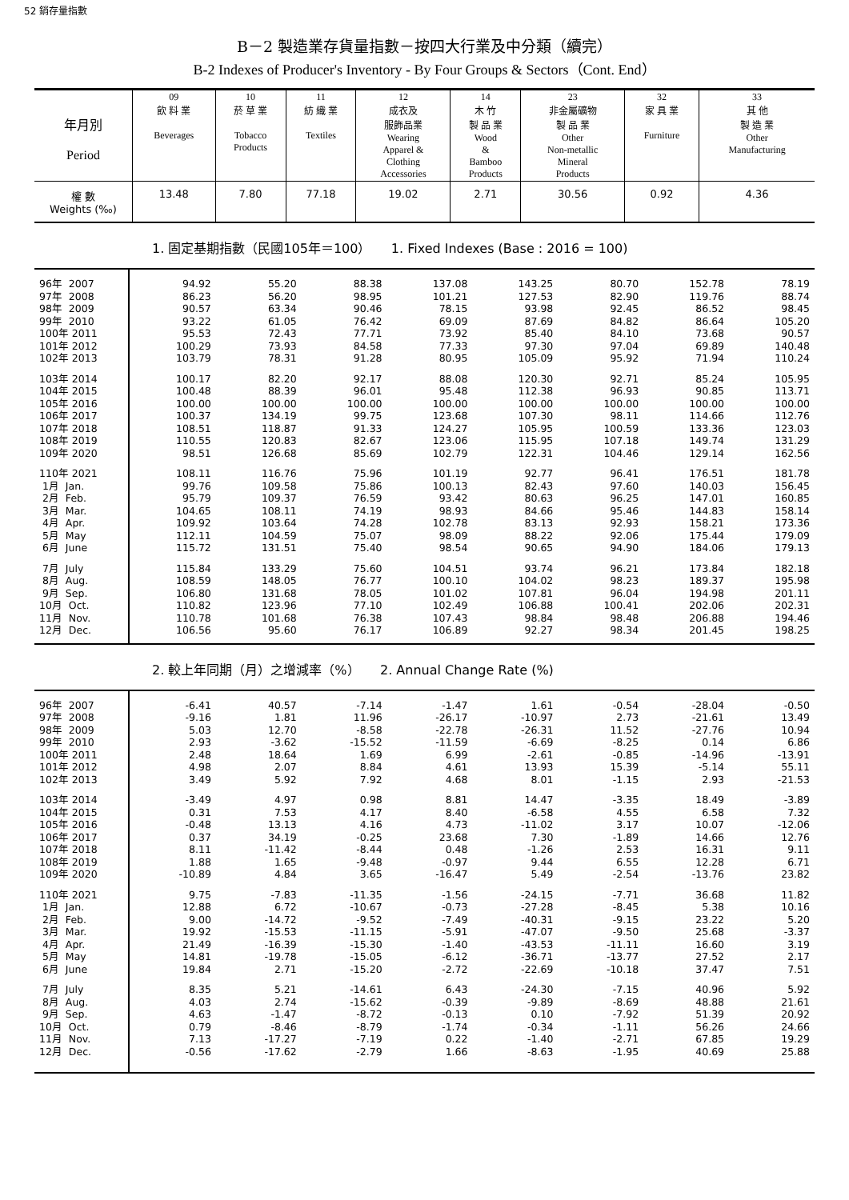52 銷存量指數
B－2 製造業存貨量指數－按四大行業及中分類（續完）
B-2 Indexes of Producer's Inventory - By Four Groups & Sectors（Cont. End）
| 年月別 Period | 09 飲 料 業 Beverages | 10 菸 草 業 Tobacco Products | 11 紡 織 業 Textiles | 12 成衣及 服飾品業 Wearing Apparel & Clothing Accessories | 14 木 竹 製 品 業 Wood & Bamboo Products | 23 非金屬礦物 製 品 業 Other Non-metallic Mineral Products | 32 家 具 業 Furniture | 33 其 他 製 造 業 Other Manufacturing |
| 權 數 Weights (‰) | 13.48 | 7.80 | 77.18 | 19.02 | 2.71 | 30.56 | 0.92 | 4.36 |
1. 固定基期指數（民國105年＝100） 1. Fixed Indexes (Base : 2016 = 100)
| 96年 2007 | 94.92 | 55.20 | 88.38 | 137.08 | 143.25 | 80.70 | 152.78 | 78.19 |
| 97年 2008 | 86.23 | 56.20 | 98.95 | 101.21 | 127.53 | 82.90 | 119.76 | 88.74 |
| 98年 2009 | 90.57 | 63.34 | 90.46 | 78.15 | 93.98 | 92.45 | 86.52 | 98.45 |
| 99年 2010 | 93.22 | 61.05 | 76.42 | 69.09 | 87.69 | 84.82 | 86.64 | 105.20 |
| 100年 2011 | 95.53 | 72.43 | 77.71 | 73.92 | 85.40 | 84.10 | 73.68 | 90.57 |
| 101年 2012 | 100.29 | 73.93 | 84.58 | 77.33 | 97.30 | 97.04 | 69.89 | 140.48 |
| 102年 2013 | 103.79 | 78.31 | 91.28 | 80.95 | 105.09 | 95.92 | 71.94 | 110.24 |
| 103年 2014 | 100.17 | 82.20 | 92.17 | 88.08 | 120.30 | 92.71 | 85.24 | 105.95 |
| 104年 2015 | 100.48 | 88.39 | 96.01 | 95.48 | 112.38 | 96.93 | 90.85 | 113.71 |
| 105年 2016 | 100.00 | 100.00 | 100.00 | 100.00 | 100.00 | 100.00 | 100.00 | 100.00 |
| 106年 2017 | 100.37 | 134.19 | 99.75 | 123.68 | 107.30 | 98.11 | 114.66 | 112.76 |
| 107年 2018 | 108.51 | 118.87 | 91.33 | 124.27 | 105.95 | 100.59 | 133.36 | 123.03 |
| 108年 2019 | 110.55 | 120.83 | 82.67 | 123.06 | 115.95 | 107.18 | 149.74 | 131.29 |
| 109年 2020 | 98.51 | 126.68 | 85.69 | 102.79 | 122.31 | 104.46 | 129.14 | 162.56 |
| 110年 2021 | 108.11 | 116.76 | 75.96 | 101.19 | 92.77 | 96.41 | 176.51 | 181.78 |
| 1月 Jan. | 99.76 | 109.58 | 75.86 | 100.13 | 82.43 | 97.60 | 140.03 | 156.45 |
| 2月 Feb. | 95.79 | 109.37 | 76.59 | 93.42 | 80.63 | 96.25 | 147.01 | 160.85 |
| 3月 Mar. | 104.65 | 108.11 | 74.19 | 98.93 | 84.66 | 95.46 | 144.83 | 158.14 |
| 4月 Apr. | 109.92 | 103.64 | 74.28 | 102.78 | 83.13 | 92.93 | 158.21 | 173.36 |
| 5月 May | 112.11 | 104.59 | 75.07 | 98.09 | 88.22 | 92.06 | 175.44 | 179.09 |
| 6月 June | 115.72 | 131.51 | 75.40 | 98.54 | 90.65 | 94.90 | 184.06 | 179.13 |
| 7月 July | 115.84 | 133.29 | 75.60 | 104.51 | 93.74 | 96.21 | 173.84 | 182.18 |
| 8月 Aug. | 108.59 | 148.05 | 76.77 | 100.10 | 104.02 | 98.23 | 189.37 | 195.98 |
| 9月 Sep. | 106.80 | 131.68 | 78.05 | 101.02 | 107.81 | 96.04 | 194.98 | 201.11 |
| 10月 Oct. | 110.82 | 123.96 | 77.10 | 102.49 | 106.88 | 100.41 | 202.06 | 202.31 |
| 11月 Nov. | 110.78 | 101.68 | 76.38 | 107.43 | 98.84 | 98.48 | 206.88 | 194.46 |
| 12月 Dec. | 106.56 | 95.60 | 76.17 | 106.89 | 92.27 | 98.34 | 201.45 | 198.25 |
2. 較上年同期（月）之增減率（%） 2. Annual Change Rate (%)
| 96年 2007 | -6.41 | 40.57 | -7.14 | -1.47 | 1.61 | -0.54 | -28.04 | -0.50 |
| 97年 2008 | -9.16 | 1.81 | 11.96 | -26.17 | -10.97 | 2.73 | -21.61 | 13.49 |
| 98年 2009 | 5.03 | 12.70 | -8.58 | -22.78 | -26.31 | 11.52 | -27.76 | 10.94 |
| 99年 2010 | 2.93 | -3.62 | -15.52 | -11.59 | -6.69 | -8.25 | 0.14 | 6.86 |
| 100年 2011 | 2.48 | 18.64 | 1.69 | 6.99 | -2.61 | -0.85 | -14.96 | -13.91 |
| 101年 2012 | 4.98 | 2.07 | 8.84 | 4.61 | 13.93 | 15.39 | -5.14 | 55.11 |
| 102年 2013 | 3.49 | 5.92 | 7.92 | 4.68 | 8.01 | -1.15 | 2.93 | -21.53 |
| 103年 2014 | -3.49 | 4.97 | 0.98 | 8.81 | 14.47 | -3.35 | 18.49 | -3.89 |
| 104年 2015 | 0.31 | 7.53 | 4.17 | 8.40 | -6.58 | 4.55 | 6.58 | 7.32 |
| 105年 2016 | -0.48 | 13.13 | 4.16 | 4.73 | -11.02 | 3.17 | 10.07 | -12.06 |
| 106年 2017 | 0.37 | 34.19 | -0.25 | 23.68 | 7.30 | -1.89 | 14.66 | 12.76 |
| 107年 2018 | 8.11 | -11.42 | -8.44 | 0.48 | -1.26 | 2.53 | 16.31 | 9.11 |
| 108年 2019 | 1.88 | 1.65 | -9.48 | -0.97 | 9.44 | 6.55 | 12.28 | 6.71 |
| 109年 2020 | -10.89 | 4.84 | 3.65 | -16.47 | 5.49 | -2.54 | -13.76 | 23.82 |
| 110年 2021 | 9.75 | -7.83 | -11.35 | -1.56 | -24.15 | -7.71 | 36.68 | 11.82 |
| 1月 Jan. | 12.88 | 6.72 | -10.67 | -0.73 | -27.28 | -8.45 | 5.38 | 10.16 |
| 2月 Feb. | 9.00 | -14.72 | -9.52 | -7.49 | -40.31 | -9.15 | 23.22 | 5.20 |
| 3月 Mar. | 19.92 | -15.53 | -11.15 | -5.91 | -47.07 | -9.50 | 25.68 | -3.37 |
| 4月 Apr. | 21.49 | -16.39 | -15.30 | -1.40 | -43.53 | -11.11 | 16.60 | 3.19 |
| 5月 May | 14.81 | -19.78 | -15.05 | -6.12 | -36.71 | -13.77 | 27.52 | 2.17 |
| 6月 June | 19.84 | 2.71 | -15.20 | -2.72 | -22.69 | -10.18 | 37.47 | 7.51 |
| 7月 July | 8.35 | 5.21 | -14.61 | 6.43 | -24.30 | -7.15 | 40.96 | 5.92 |
| 8月 Aug. | 4.03 | 2.74 | -15.62 | -0.39 | -9.89 | -8.69 | 48.88 | 21.61 |
| 9月 Sep. | 4.63 | -1.47 | -8.72 | -0.13 | 0.10 | -7.92 | 51.39 | 20.92 |
| 10月 Oct. | 0.79 | -8.46 | -8.79 | -1.74 | -0.34 | -1.11 | 56.26 | 24.66 |
| 11月 Nov. | 7.13 | -17.27 | -7.19 | 0.22 | -1.40 | -2.71 | 67.85 | 19.29 |
| 12月 Dec. | -0.56 | -17.62 | -2.79 | 1.66 | -8.63 | -1.95 | 40.69 | 25.88 |